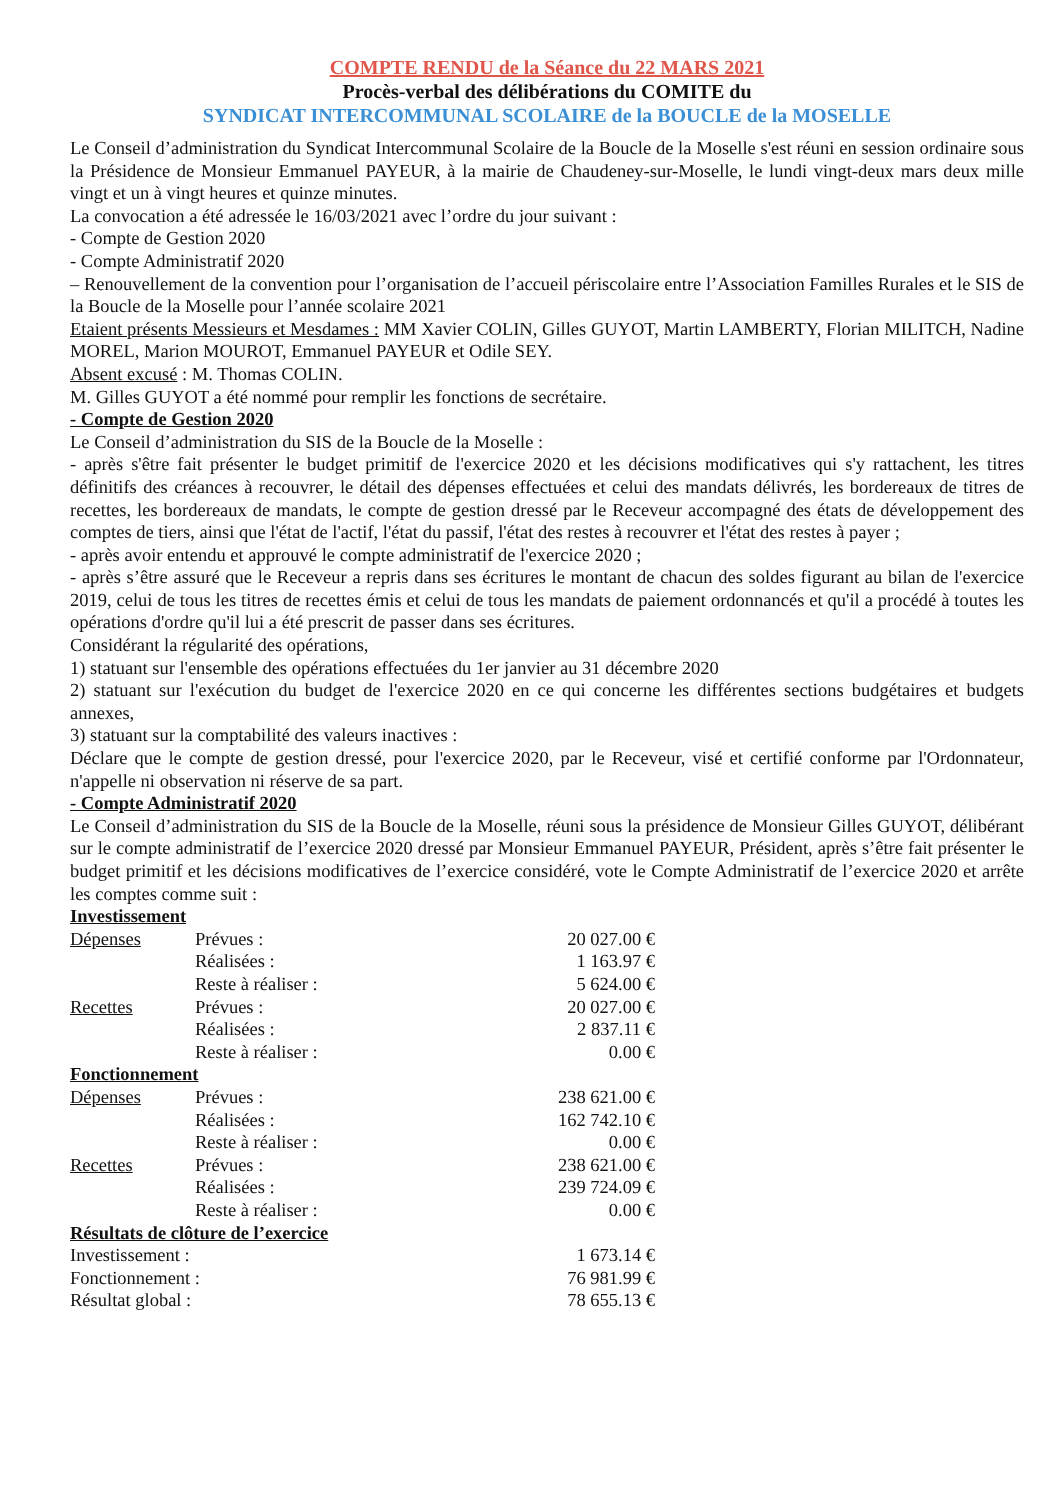COMPTE RENDU de la Séance du 22 MARS 2021
Procès-verbal des délibérations du COMITE du
SYNDICAT INTERCOMMUNAL SCOLAIRE de la BOUCLE de la MOSELLE
Le Conseil d’administration du Syndicat Intercommunal Scolaire de la Boucle de la Moselle s'est réuni en session ordinaire sous la Présidence de Monsieur Emmanuel PAYEUR, à la mairie de Chaudeney-sur-Moselle, le lundi vingt-deux mars deux mille vingt et un à vingt heures et quinze minutes.
La convocation a été adressée le 16/03/2021 avec l’ordre du jour suivant :
- Compte de Gestion 2020
- Compte Administratif 2020
– Renouvellement de la convention pour l’organisation de l’accueil périscolaire entre l’Association Familles Rurales et le SIS de la Boucle de la Moselle pour l’année scolaire 2021
Etaient présents Messieurs et Mesdames : MM Xavier COLIN, Gilles GUYOT, Martin LAMBERTY, Florian MILITCH, Nadine MOREL, Marion MOUROT, Emmanuel PAYEUR et Odile SEY.
Absent excusé : M. Thomas COLIN.
M. Gilles GUYOT a été nommé pour remplir les fonctions de secrétaire.
- Compte de Gestion 2020
Le Conseil d’administration du SIS de la Boucle de la Moselle :
- après s'être fait présenter le budget primitif de l'exercice 2020 et les décisions modificatives qui s'y rattachent, les titres définitifs des créances à recouvrer, le détail des dépenses effectuées et celui des mandats délivrés, les bordereaux de titres de recettes, les bordereaux de mandats, le compte de gestion dressé par le Receveur accompagné des états de développement des comptes de tiers, ainsi que l'état de l'actif, l'état du passif, l'état des restes à recouvrer et l'état des restes à payer ;
- après avoir entendu et approuvé le compte administratif de l'exercice 2020 ;
- après s’être assuré que le Receveur a repris dans ses écritures le montant de chacun des soldes figurant au bilan de l'exercice 2019, celui de tous les titres de recettes émis et celui de tous les mandats de paiement ordonnancés et qu'il a procédé à toutes les opérations d'ordre qu'il lui a été prescrit de passer dans ses écritures.
Considérant la régularité des opérations,
1) statuant sur l'ensemble des opérations effectuées du 1er janvier au 31 décembre 2020
2) statuant sur l'exécution du budget de l'exercice 2020 en ce qui concerne les différentes sections budgétaires et budgets annexes,
3) statuant sur la comptabilité des valeurs inactives :
Déclare que le compte de gestion dressé, pour l'exercice 2020, par le Receveur, visé et certifié conforme par l'Ordonnateur, n'appelle ni observation ni réserve de sa part.
- Compte Administratif 2020
Le Conseil d’administration du SIS de la Boucle de la Moselle, réuni sous la présidence de Monsieur Gilles GUYOT, délibérant sur le compte administratif de l’exercice 2020 dressé par Monsieur Emmanuel PAYEUR, Président, après s’être fait présenter le budget primitif et les décisions modificatives de l’exercice considéré, vote le Compte Administratif de l’exercice 2020 et arrête les comptes comme suit :
| Investissement | | |
| Dépenses | Prévues : | 20 027.00 € |
| | Réalisées : | 1 163.97 € |
| | Reste à réaliser : | 5 624.00 € |
| Recettes | Prévues : | 20 027.00 € |
| | Réalisées : | 2 837.11 € |
| | Reste à réaliser : | 0.00 € |
| Fonctionnement | | |
| Dépenses | Prévues : | 238 621.00 € |
| | Réalisées : | 162 742.10 € |
| | Reste à réaliser : | 0.00 € |
| Recettes | Prévues : | 238 621.00 € |
| | Réalisées : | 239 724.09 € |
| | Reste à réaliser : | 0.00 € |
| Résultats de clôture de l’exercice | | |
| Investissement : | | 1 673.14 € |
| Fonctionnement : | | 76 981.99 € |
| Résultat global : | | 78 655.13 € |